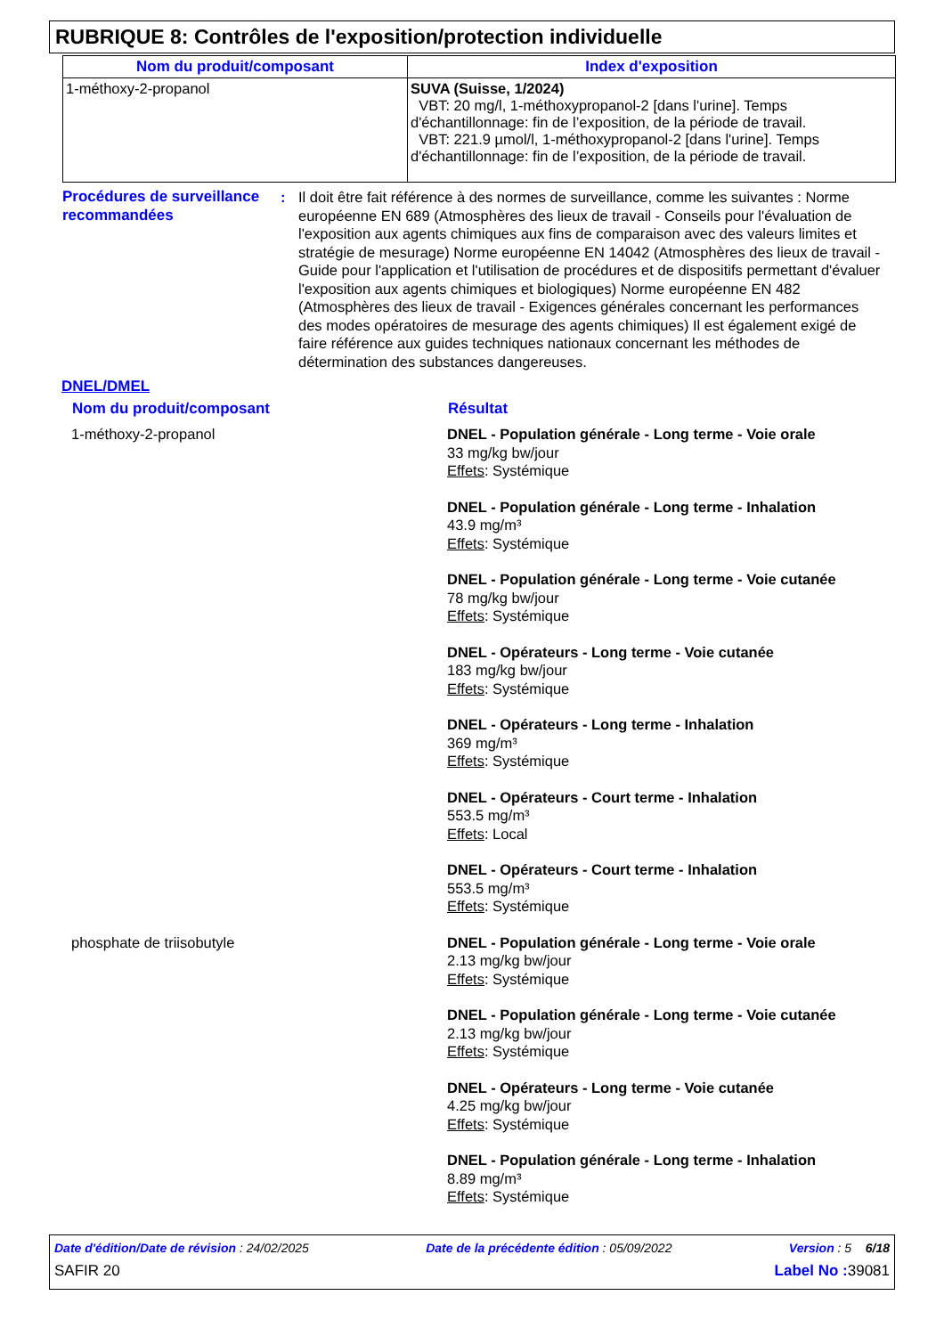RUBRIQUE 8: Contrôles de l'exposition/protection individuelle
| Nom du produit/composant | Index d'exposition |
| --- | --- |
| 1-méthoxy-2-propanol | SUVA (Suisse, 1/2024) VBT: 20 mg/l, 1-méthoxypropanol-2 [dans l'urine]. Temps d'échantillonnage: fin de l’exposition, de la période de travail. VBT: 221.9 µmol/l, 1-méthoxypropanol-2 [dans l'urine]. Temps d'échantillonnage: fin de l’exposition, de la période de travail. |
Procédures de surveillance recommandées
: Il doit être fait référence à des normes de surveillance, comme les suivantes : Norme européenne EN 689 (Atmosphères des lieux de travail - Conseils pour l'évaluation de l'exposition aux agents chimiques aux fins de comparaison avec des valeurs limites et stratégie de mesurage) Norme européenne EN 14042 (Atmosphères des lieux de travail - Guide pour l'application et l'utilisation de procédures et de dispositifs permettant d'évaluer l'exposition aux agents chimiques et biologiques) Norme européenne EN 482 (Atmosphères des lieux de travail - Exigences générales concernant les performances des modes opératoires de mesurage des agents chimiques) Il est également exigé de faire référence aux guides techniques nationaux concernant les méthodes de détermination des substances dangereuses.
DNEL/DMEL
| Nom du produit/composant | Résultat |
| --- | --- |
| 1-méthoxy-2-propanol | DNEL - Population générale - Long terme - Voie orale 33 mg/kg bw/jour Effets : Systémique |
| | DNEL - Population générale - Long terme - Inhalation 43.9 mg/m³ Effets : Systémique |
| | DNEL - Population générale - Long terme - Voie cutanée 78 mg/kg bw/jour Effets : Systémique |
| | DNEL - Opérateurs - Long terme - Voie cutanée 183 mg/kg bw/jour Effets : Systémique |
| | DNEL - Opérateurs - Long terme - Inhalation 369 mg/m³ Effets : Systémique |
| | DNEL - Opérateurs - Court terme - Inhalation 553.5 mg/m³ Effets : Local |
| | DNEL - Opérateurs - Court terme - Inhalation 553.5 mg/m³ Effets : Systémique |
| phosphate de triisobutyle | DNEL - Population générale - Long terme - Voie orale 2.13 mg/kg bw/jour Effets : Systémique |
| | DNEL - Population générale - Long terme - Voie cutanée 2.13 mg/kg bw/jour Effets : Systémique |
| | DNEL - Opérateurs - Long terme - Voie cutanée 4.25 mg/kg bw/jour Effets : Systémique |
| | DNEL - Population générale - Long terme - Inhalation 8.89 mg/m³ Effets : Systémique |
Date d'édition/Date de révision : 24/02/2025 Date de la précédente édition : 05/09/2022 Version : 5 6/18
SAFIR 20 Label No : 39081